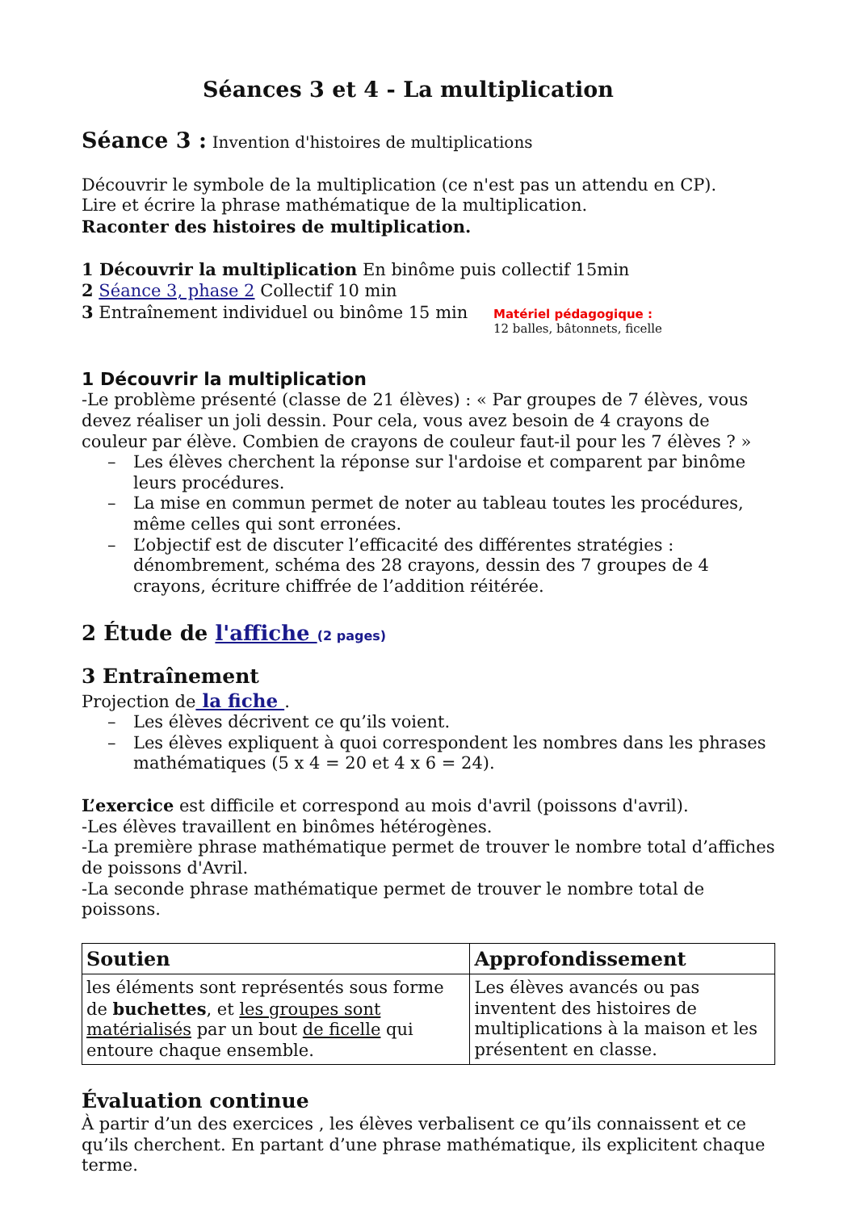Séances 3 et 4 - La multiplication
Séance 3 : Invention d'histoires de multiplications
Découvrir le symbole de la multiplication (ce n'est pas un attendu en CP).
Lire et écrire la phrase mathématique de la multiplication.
Raconter des histoires de multiplication.
1 Découvrir la multiplication En binôme puis collectif 15min
2 Séance 3, phase 2 Collectif 10 min
3 Entraînement individuel ou binôme 15 min
Matériel pédagogique :
12 balles, bâtonnets, ficelle
1 Découvrir la multiplication
-Le problème présenté (classe de 21 élèves) : « Par groupes de 7 élèves, vous devez réaliser un joli dessin. Pour cela, vous avez besoin de 4 crayons de couleur par élève. Combien de crayons de couleur faut-il pour les 7 élèves ? »
– Les élèves cherchent la réponse sur l'ardoise et comparent par binôme leurs procédures.
– La mise en commun permet de noter au tableau toutes les procédures, même celles qui sont erronées.
– L’objectif est de discuter l’efficacité des différentes stratégies : dénombrement, schéma des 28 crayons, dessin des 7 groupes de 4 crayons, écriture chiffrée de l’addition réitérée.
2 Étude de l'affiche (2 pages)
3 Entraînement
Projection de la fiche .
– Les élèves décrivent ce qu’ils voient.
– Les élèves expliquent à quoi correspondent les nombres dans les phrases mathématiques (5 x 4 = 20 et 4 x 6 = 24).
L’exercice est difficile et correspond au mois d'avril (poissons d'avril).
-Les élèves travaillent en binômes hétérogènes.
-La première phrase mathématique permet de trouver le nombre total d’affiches de poissons d'Avril.
-La seconde phrase mathématique permet de trouver le nombre total de poissons.
| Soutien | Approfondissement |
| --- | --- |
| les éléments sont représentés sous forme de buchettes , et les groupes sont matérialisés par un bout de ficelle qui entoure chaque ensemble. | Les élèves avancés ou pas inventent des histoires de multiplications à la maison et les présentent en classe. |
Évaluation continue
À partir d’un des exercices , les élèves verbalisent ce qu’ils connaissent et ce qu’ils cherchent. En partant d’une phrase mathématique, ils explicitent chaque terme.